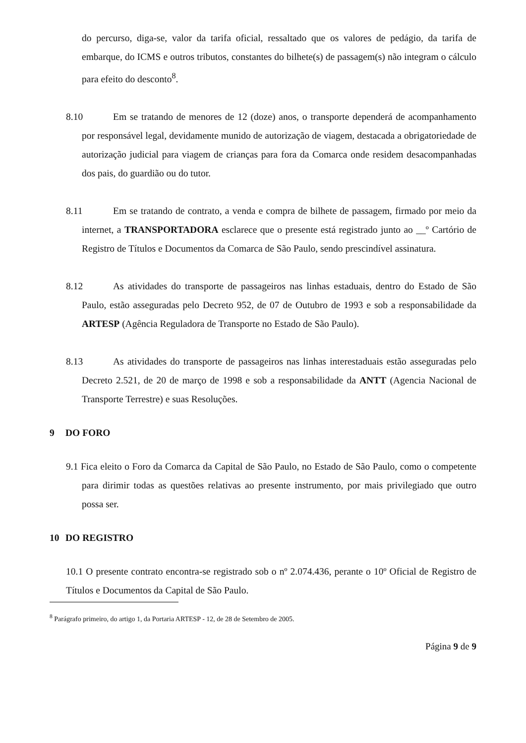do percurso, diga-se, valor da tarifa oficial, ressaltado que os valores de pedágio, da tarifa de embarque, do ICMS e outros tributos, constantes do bilhete(s) de passagem(s) não integram o cálculo para efeito do desconto<sup>8</sup>.
8.10 Em se tratando de menores de 12 (doze) anos, o transporte dependerá de acompanhamento por responsável legal, devidamente munido de autorização de viagem, destacada a obrigatoriedade de autorização judicial para viagem de crianças para fora da Comarca onde residem desacompanhadas dos pais, do guardião ou do tutor.
8.11 Em se tratando de contrato, a venda e compra de bilhete de passagem, firmado por meio da internet, a TRANSPORTADORA esclarece que o presente está registrado junto ao __º Cartório de Registro de Títulos e Documentos da Comarca de São Paulo, sendo prescindível assinatura.
8.12 As atividades do transporte de passageiros nas linhas estaduais, dentro do Estado de São Paulo, estão asseguradas pelo Decreto 952, de 07 de Outubro de 1993 e sob a responsabilidade da ARTESP (Agência Reguladora de Transporte no Estado de São Paulo).
8.13 As atividades do transporte de passageiros nas linhas interestaduais estão asseguradas pelo Decreto 2.521, de 20 de março de 1998 e sob a responsabilidade da ANTT (Agencia Nacional de Transporte Terrestre) e suas Resoluções.
9 DO FORO
9.1 Fica eleito o Foro da Comarca da Capital de São Paulo, no Estado de São Paulo, como o competente para dirimir todas as questões relativas ao presente instrumento, por mais privilegiado que outro possa ser.
10 DO REGISTRO
10.1 O presente contrato encontra-se registrado sob o nº 2.074.436, perante o 10º Oficial de Registro de Títulos e Documentos da Capital de São Paulo.
<sup>8</sup> Parágrafo primeiro, do artigo 1, da Portaria ARTESP - 12, de 28 de Setembro de 2005.
Página 9 de 9